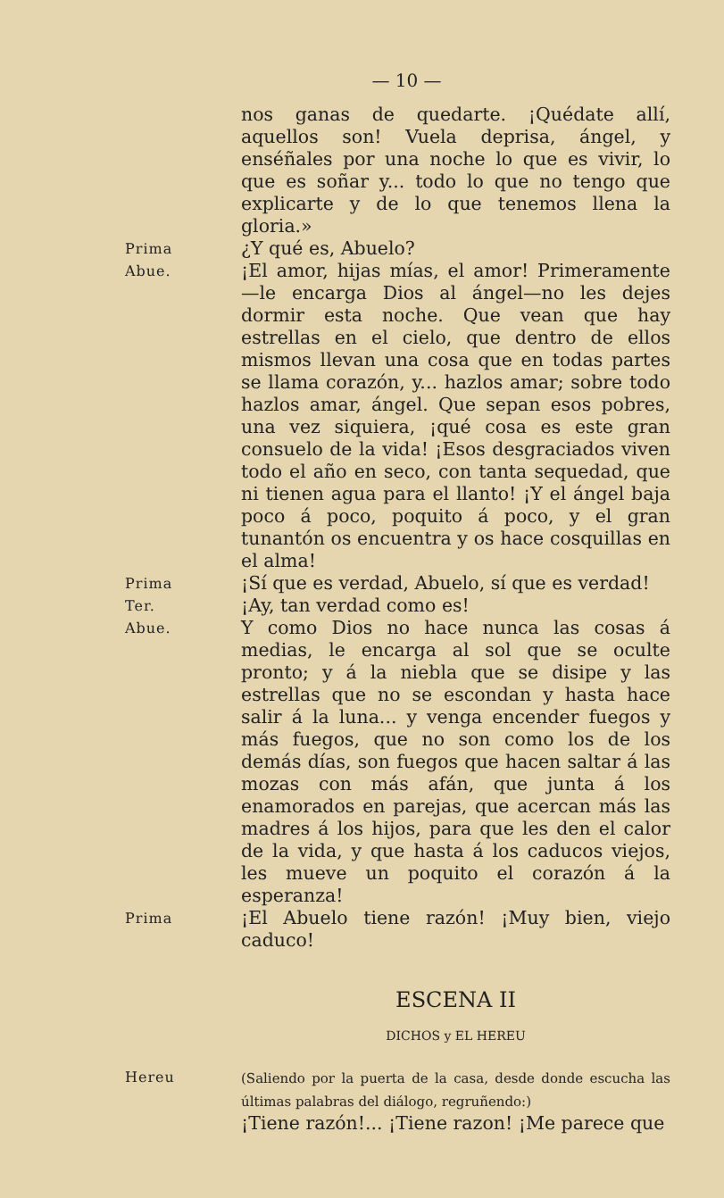— 10 —
nos ganas de quedarte. ¡Quédate allí, aquellos son! Vuela deprisa, ángel, y enséñales por una noche lo que es vivir, lo que es soñar y... todo lo que no tengo que explicarte y de lo que tenemos llena la gloria.»
Prima
¿Y qué es, Abuelo?
Abue.
¡El amor, hijas mías, el amor! Primeramente—le encarga Dios al ángel—no les dejes dormir esta noche. Que vean que hay estrellas en el cielo, que dentro de ellos mismos llevan una cosa que en todas partes se llama corazón, y... hazlos amar; sobre todo hazlos amar, ángel. Que sepan esos pobres, una vez siquiera, ¡qué cosa es este gran consuelo de la vida! ¡Esos desgraciados viven todo el año en seco, con tanta sequedad, que ni tienen agua para el llanto! ¡Y el ángel baja poco á poco, poquito á poco, y el gran tunantón os encuentra y os hace cosquillas en el alma!
Prima
¡Sí que es verdad, Abuelo, sí que es verdad!
Ter.
¡Ay, tan verdad como es!
Abue.
Y como Dios no hace nunca las cosas á medias, le encarga al sol que se oculte pronto; y á la niebla que se disipe y las estrellas que no se escondan y hasta hace salir á la luna... y venga encender fuegos y más fuegos, que no son como los de los demás días, son fuegos que hacen saltar á las mozas con más afán, que junta á los enamorados en parejas, que acercan más las madres á los hijos, para que les den el calor de la vida, y que hasta á los caducos viejos, les mueve un poquito el corazón á la esperanza!
Prima
¡El Abuelo tiene razón! ¡Muy bien, viejo caduco!
ESCENA II
DICHOS y EL HEREU
Hereu
(Saliendo por la puerta de la casa, desde donde escucha las últimas palabras del diálogo, regruñendo:)
¡Tiene razón!... ¡Tiene razon! ¡Me parece que